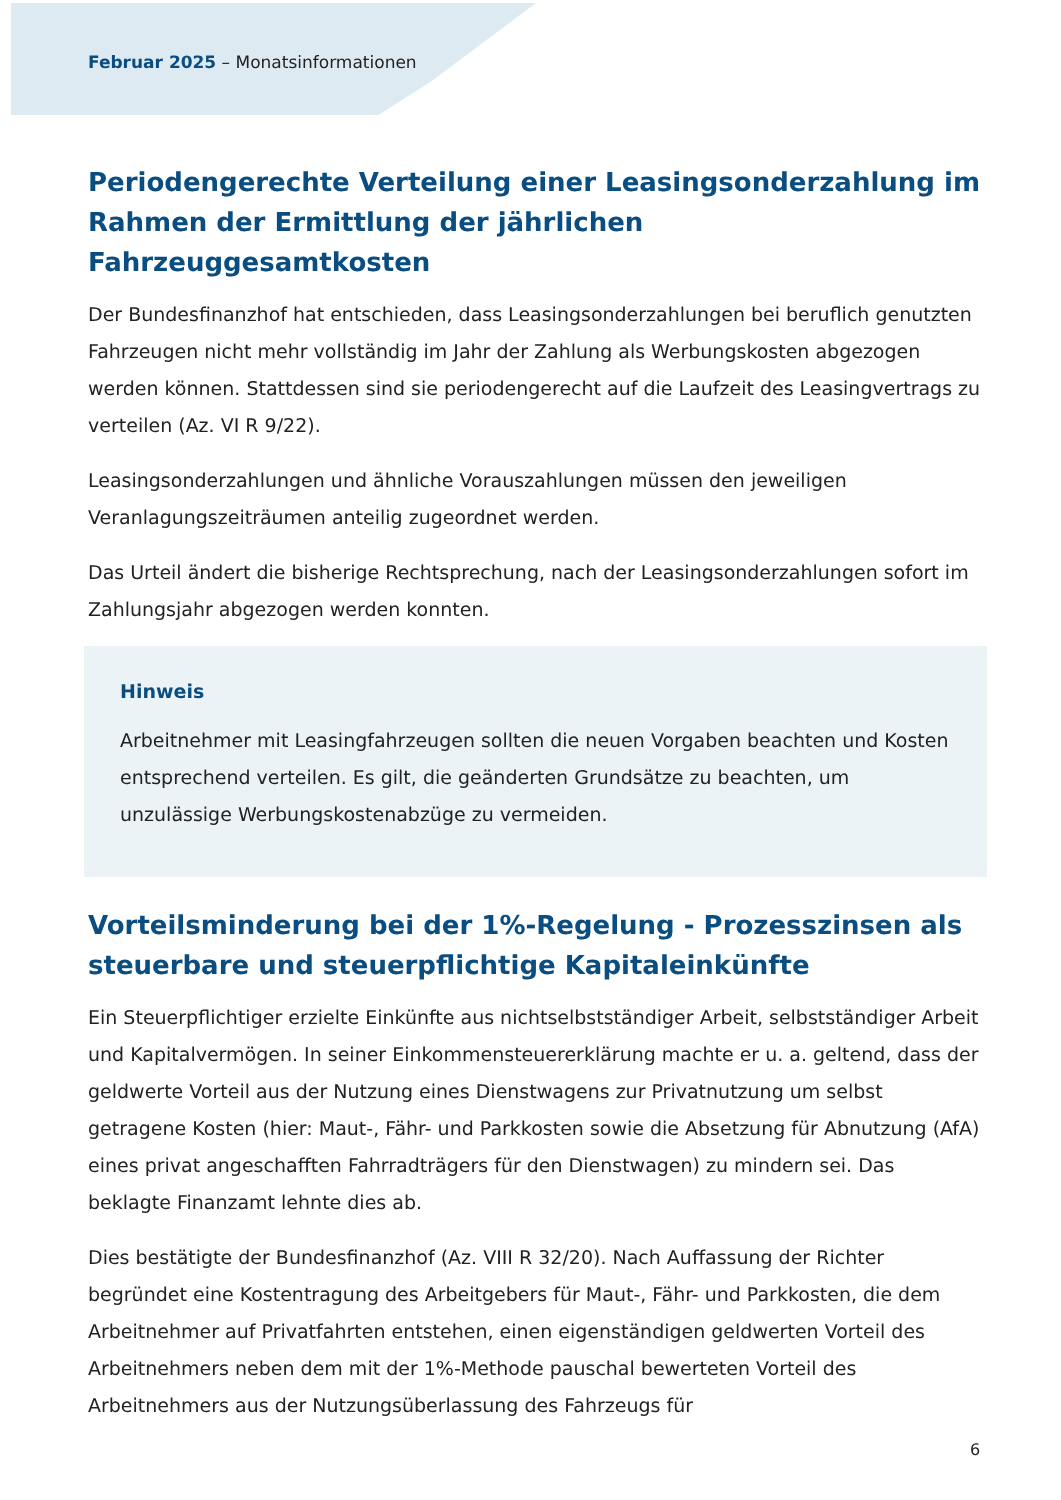Februar 2025 – Monatsinformationen
Periodengerechte Verteilung einer Leasingsonderzahlung im Rahmen der Ermittlung der jährlichen Fahrzeuggesamtkosten
Der Bundesfinanzhof hat entschieden, dass Leasingsonderzahlungen bei beruflich genutzten Fahrzeugen nicht mehr vollständig im Jahr der Zahlung als Werbungskosten abgezogen werden können. Stattdessen sind sie periodengerecht auf die Laufzeit des Leasingvertrags zu verteilen (Az. VI R 9/22).
Leasingsonderzahlungen und ähnliche Vorauszahlungen müssen den jeweiligen Veranlagungszeiträumen anteilig zugeordnet werden.
Das Urteil ändert die bisherige Rechtsprechung, nach der Leasingsonderzahlungen sofort im Zahlungsjahr abgezogen werden konnten.
Hinweis
Arbeitnehmer mit Leasingfahrzeugen sollten die neuen Vorgaben beachten und Kosten entsprechend verteilen. Es gilt, die geänderten Grundsätze zu beachten, um unzulässige Werbungskostenabzüge zu vermeiden.
Vorteilsminderung bei der 1%-Regelung - Prozesszinsen als steuerbare und steuerpflichtige Kapitaleinkünfte
Ein Steuerpflichtiger erzielte Einkünfte aus nichtselbstständiger Arbeit, selbstständiger Arbeit und Kapitalvermögen. In seiner Einkommensteuererklärung machte er u. a. geltend, dass der geldwerte Vorteil aus der Nutzung eines Dienstwagens zur Privatnutzung um selbst getragene Kosten (hier: Maut-, Fähr- und Parkkosten sowie die Absetzung für Abnutzung (AfA) eines privat angeschafften Fahrradträgers für den Dienstwagen) zu mindern sei. Das beklagte Finanzamt lehnte dies ab.
Dies bestätigte der Bundesfinanzhof (Az. VIII R 32/20). Nach Auffassung der Richter begründet eine Kostentragung des Arbeitgebers für Maut-, Fähr- und Parkkosten, die dem Arbeitnehmer auf Privatfahrten entstehen, einen eigenständigen geldwerten Vorteil des Arbeitnehmers neben dem mit der 1%-Methode pauschal bewerteten Vorteil des Arbeitnehmers aus der Nutzungsüberlassung des Fahrzeugs für
6